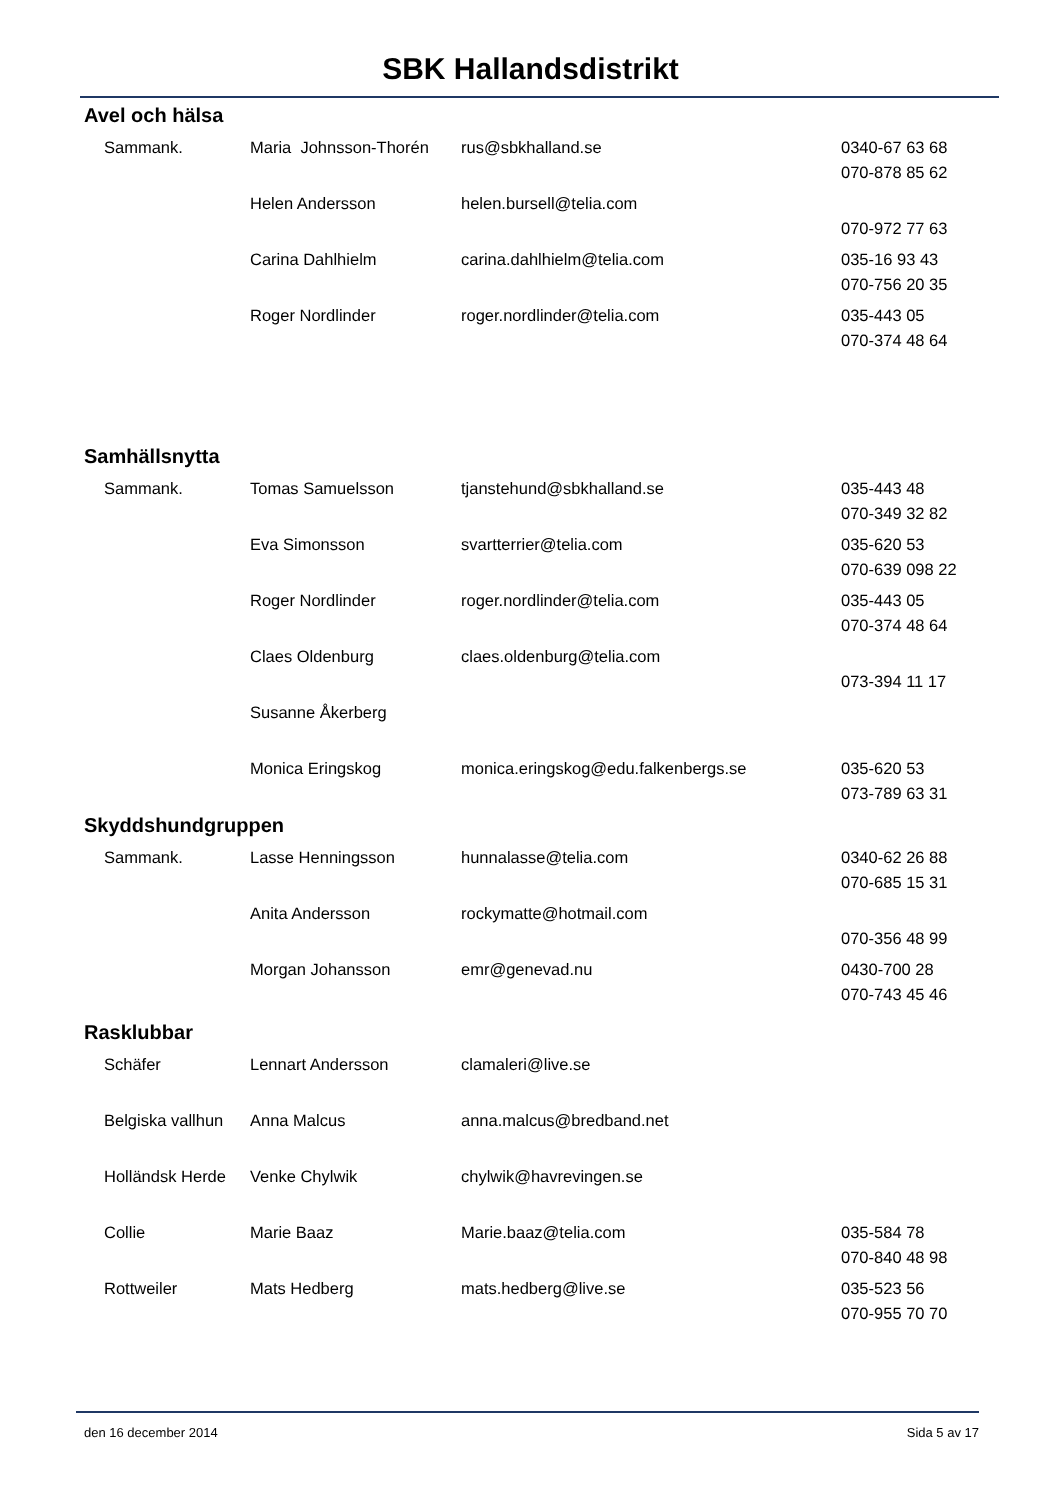SBK Hallandsdistrikt
Avel och hälsa
| Sammank. | Maria Johnsson-Thorén | rus@sbkhalland.se | 0340-67 63 68 |
| | | | 070-878 85 62 |
| | Helen Andersson | helen.bursell@telia.com | |
| | | | 070-972 77 63 |
| | Carina Dahlhielm | carina.dahlhielm@telia.com | 035-16 93 43 |
| | | | 070-756 20 35 |
| | Roger Nordlinder | roger.nordlinder@telia.com | 035-443 05 |
| | | | 070-374 48 64 |
Samhällsnytta
| Sammank. | Tomas Samuelsson | tjanstehund@sbkhalland.se | 035-443 48 |
| | | | 070-349 32 82 |
| | Eva Simonsson | svartterrier@telia.com | 035-620 53 |
| | | | 070-639 098 22 |
| | Roger Nordlinder | roger.nordlinder@telia.com | 035-443 05 |
| | | | 070-374 48 64 |
| | Claes Oldenburg | claes.oldenburg@telia.com | |
| | | | 073-394 11 17 |
| | Susanne Åkerberg | | |
| | Monica Eringskog | monica.eringskog@edu.falkenbergs.se | 035-620 53 |
| | | | 073-789 63 31 |
Skyddshundgruppen
| Sammank. | Lasse Henningsson | hunnalasse@telia.com | 0340-62 26 88 |
| | | | 070-685 15 31 |
| | Anita Andersson | rockymatte@hotmail.com | |
| | | | 070-356 48 99 |
| | Morgan Johansson | emr@genevad.nu | 0430-700 28 |
| | | | 070-743 45 46 |
Rasklubbar
| Schäfer | Lennart Andersson | clamaleri@live.se | |
| Belgiska vallhun | Anna Malcus | anna.malcus@bredband.net | |
| Holländsk Herde | Venke Chylwik | chylwik@havrevingen.se | |
| Collie | Marie Baaz | Marie.baaz@telia.com | 035-584 78 |
| | | | 070-840 48 98 |
| Rottweiler | Mats Hedberg | mats.hedberg@live.se | 035-523 56 |
| | | | 070-955 70 70 |
den 16 december 2014 Sida 5 av 17